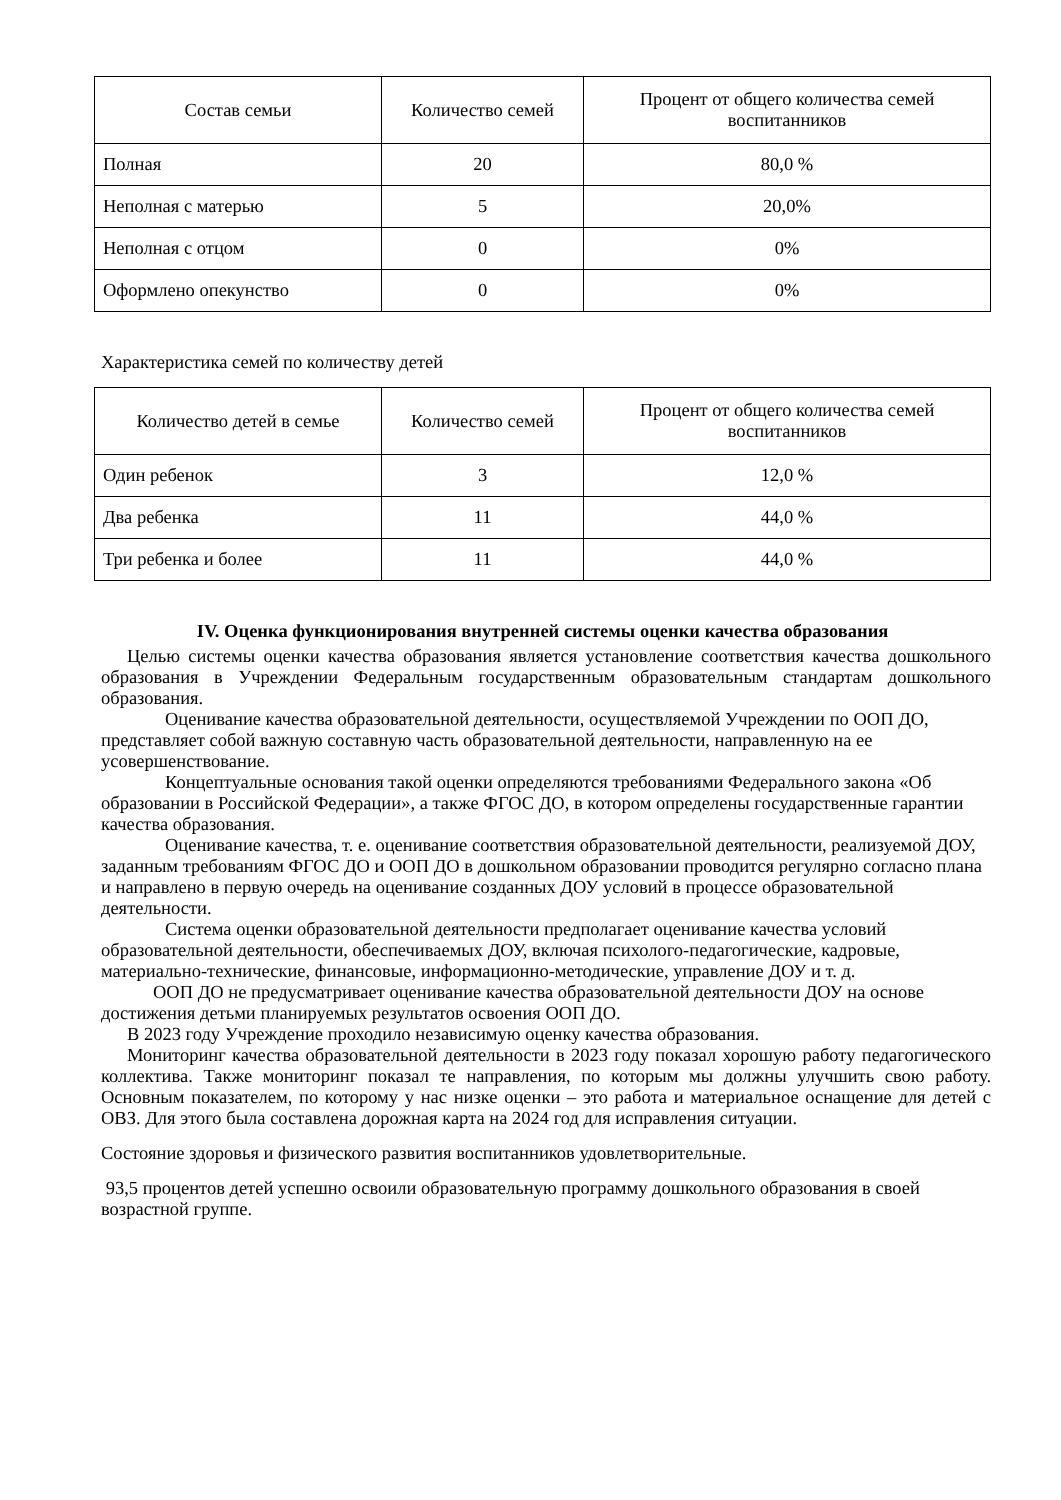| Состав семьи | Количество семей | Процент от общего количества семей воспитанников |
| --- | --- | --- |
| Полная | 20 | 80,0 % |
| Неполная с матерью | 5 | 20,0% |
| Неполная с отцом | 0 | 0% |
| Оформлено опекунство | 0 | 0% |
Характеристика семей по количеству детей
| Количество детей в семье | Количество семей | Процент от общего количества семей воспитанников |
| --- | --- | --- |
| Один ребенок | 3 | 12,0 % |
| Два ребенка | 11 | 44,0 % |
| Три ребенка и более | 11 | 44,0 % |
IV. Оценка функционирования внутренней системы оценки качества образования
Целью системы оценки качества образования является установление соответствия качества дошкольного образования в Учреждении Федеральным государственным образовательным стандартам дошкольного образования.
Оценивание качества образовательной деятельности, осуществляемой Учреждении по ООП ДО, представляет собой важную составную часть образовательной деятельности, направленную на ее усовершенствование.
Концептуальные основания такой оценки определяются требованиями Федерального закона «Об образовании в Российской Федерации», а также ФГОС ДО, в котором определены государственные гарантии качества образования.
Оценивание качества, т. е. оценивание соответствия образовательной деятельности, реализуемой ДОУ, заданным требованиям ФГОС ДО и ООП ДО в дошкольном образовании проводится регулярно согласно плана и направлено в первую очередь на оценивание созданных ДОУ условий в процессе образовательной деятельности.
Система оценки образовательной деятельности предполагает оценивание качества условий образовательной деятельности, обеспечиваемых ДОУ, включая психолого-педагогические, кадровые, материально-технические, финансовые, информационно-методические, управление ДОУ и т. д.
ООП ДО не предусматривает оценивание качества образовательной деятельности ДОУ на основе достижения детьми планируемых результатов освоения ООП ДО.
В 2023 году Учреждение проходило независимую оценку качества образования.
Мониторинг качества образовательной деятельности в 2023 году показал хорошую работу педагогического коллектива. Также мониторинг показал те направления, по которым мы должны улучшить свою работу. Основным показателем, по которому у нас низке оценки – это работа и материальное оснащение для детей с ОВЗ. Для этого была составлена дорожная карта на 2024 год для исправления ситуации.
Состояние здоровья и физического развития воспитанников удовлетворительные.
93,5 процентов детей успешно освоили образовательную программу дошкольного образования в своей возрастной группе.